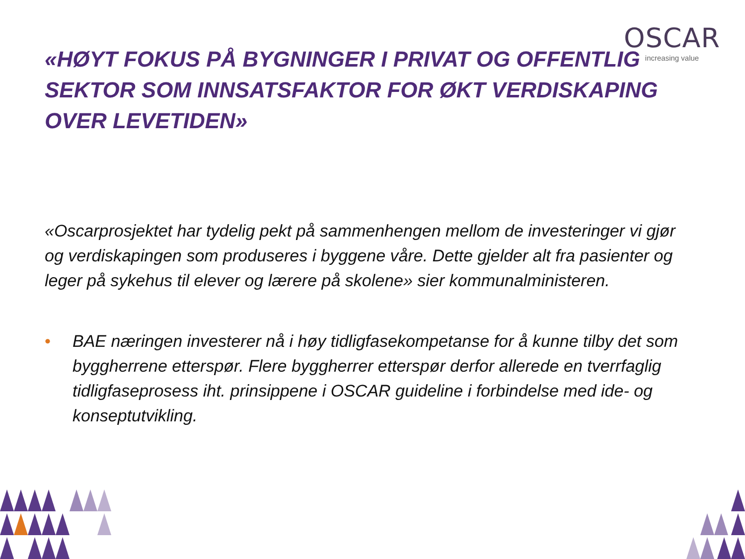OSCAR
increasing value
«HØYT FOKUS PÅ BYGNINGER I PRIVAT OG OFFENTLIG SEKTOR SOM INNSATSFAKTOR FOR ØKT VERDISKAPING OVER LEVETIDEN»
«Oscarprosjektet har tydelig pekt på sammenhengen mellom de investeringer vi gjør og verdiskapingen som produseres i byggene våre. Dette gjelder alt fra pasienter og leger på sykehus til elever og lærere på skolene» sier kommunalministeren.
• BAE næringen investerer nå i høy tidligfasekompetanse for å kunne tilby det som byggherrene etterspør. Flere byggherrer etterspør derfor allerede en tverrfaglig tidligfaseprosess iht. prinsippene i OSCAR guideline i forbindelse med ide- og konseptutvikling.